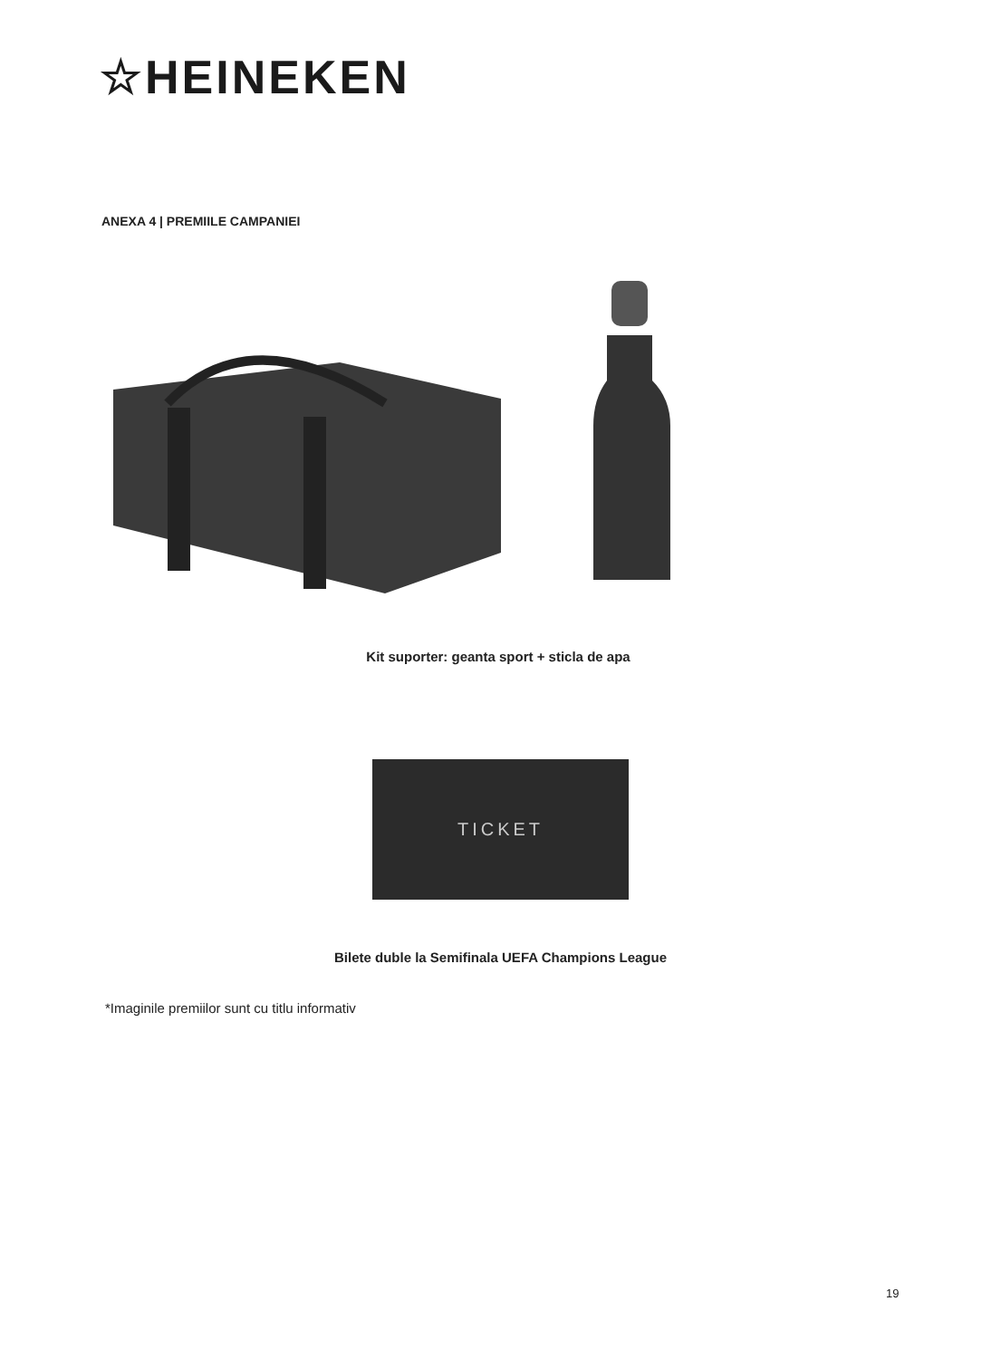☆HEINEKEN
ANEXA 4 | PREMIILE CAMPANIEI
Kit suporter: geanta sport + sticla de apa
TICKET
Bilete duble la Semifinala UEFA Champions League
*Imaginile premiilor sunt cu titlu informativ
19